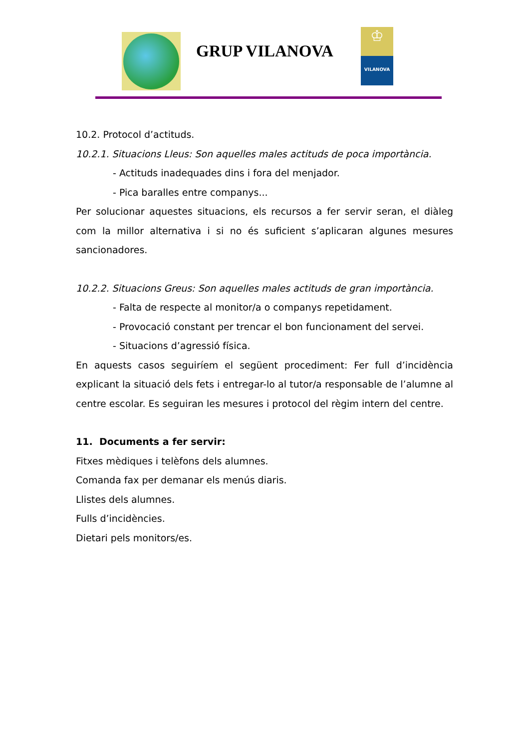GRUP VILANOVA
♔
VILANOVA
10.2. Protocol d’actituds.
10.2.1. Situacions Lleus: Son aquelles males actituds de poca importància.
- Actituds inadequades dins i fora del menjador.
- Pica baralles entre companys...
Per solucionar aquestes situacions, els recursos a fer servir seran, el diàleg com la millor alternativa i si no és suficient s’aplicaran algunes mesures sancionadores.
10.2.2. Situacions Greus: Son aquelles males actituds de gran importància.
- Falta de respecte al monitor/a o companys repetidament.
- Provocació constant per trencar el bon funcionament del servei.
- Situacions d’agressió física.
En aquests casos seguiríem el següent procediment: Fer full d’incidència explicant la situació dels fets i entregar-lo al tutor/a responsable de l’alumne al centre escolar. Es seguiran les mesures i protocol del règim intern del centre.
11. Documents a fer servir:
Fitxes mèdiques i telèfons dels alumnes.
Comanda fax per demanar els menús diaris.
Llistes dels alumnes.
Fulls d’incidències.
Dietari pels monitors/es.